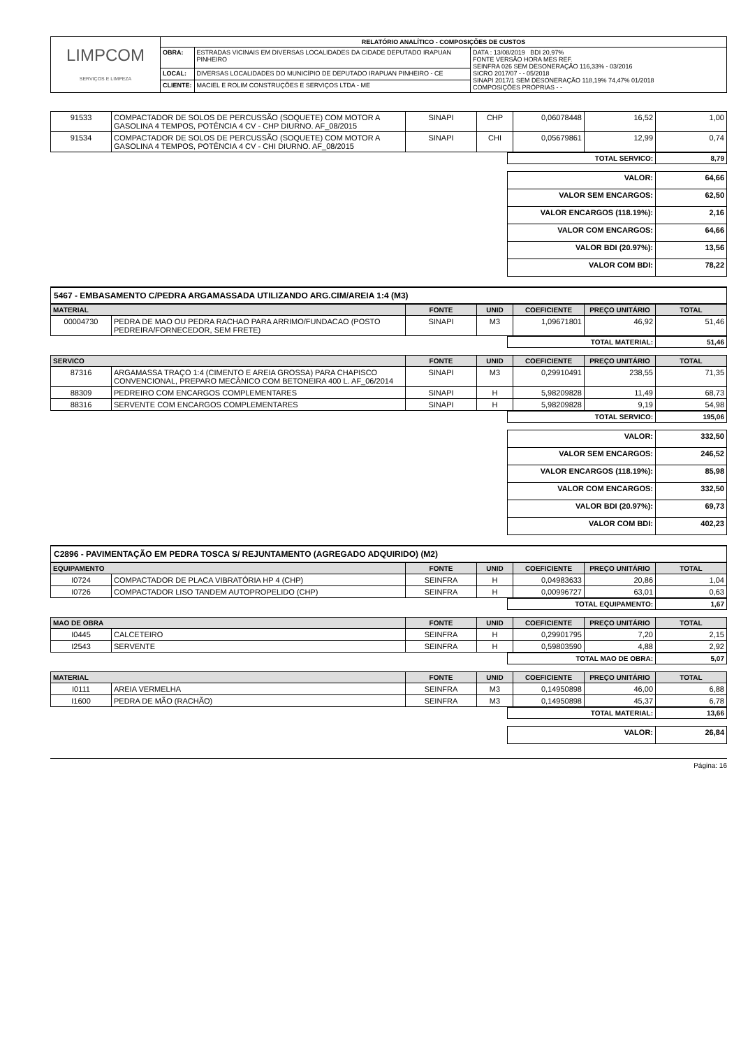| LIMPCOM SERVIÇOS E LIMPEZA | RELATÓRIO ANALÍTICO - COMPOSIÇÕES DE CUSTOS | | |
| | OBRA: | ESTRADAS VICINAIS EM DIVERSAS LOCALIDADES DA CIDADE DEPUTADO IRAPUAN PINHEIRO | DATA : 13/08/2019 BDI 20,97% FONTE VERSÃO HORA MES REF. SEINFRA 026 SEM DESONERAÇÃO 116,33% - 03/2016 SICRO 2017/07 - - 05/2018 SINAPI 2017/1 SEM DESONERAÇÃO 118,19% 74,47% 01/2018 COMPOSIÇÕES PRÓPRIAS - - |
| | LOCAL: | DIVERSAS LOCALIDADES DO MUNICÍPIO DE DEPUTADO IRAPUAN PINHEIRO - CE | |
| | CLIENTE: | MACIEL E ROLIM CONSTRUÇÕES E SERVIÇOS LTDA - ME | |
| 91533 | COMPACTADOR DE SOLOS DE PERCUSSÃO (SOQUETE) COM MOTOR A GASOLINA 4 TEMPOS, POTÊNCIA 4 CV - CHP DIURNO. AF_08/2015 | SINAPI | CHP | 0,06078448 | 16,52 | 1,00 |
| 91534 | COMPACTADOR DE SOLOS DE PERCUSSÃO (SOQUETE) COM MOTOR A GASOLINA 4 TEMPOS, POTÊNCIA 4 CV - CHI DIURNO. AF_08/2015 | SINAPI | CHI | 0,05679861 | 12,99 | 0,74 |
| TOTAL SERVICO: | 8,79 |
| VALOR: | 64,66 |
| VALOR SEM ENCARGOS: | 62,50 |
| VALOR ENCARGOS (118.19%): | 2,16 |
| VALOR COM ENCARGOS: | 64,66 |
| VALOR BDI (20.97%): | 13,56 |
| VALOR COM BDI: | 78,22 |
5467 - EMBASAMENTO C/PEDRA ARGAMASSADA UTILIZANDO ARG.CIM/AREIA 1:4 (M3)
| MATERIAL | | FONTE | UNID | COEFICIENTE | PREÇO UNITÁRIO | TOTAL |
| --- | --- | --- | --- | --- | --- | --- |
| 00004730 | PEDRA DE MAO OU PEDRA RACHAO PARA ARRIMO/FUNDACAO (POSTO PEDREIRA/FORNECEDOR, SEM FRETE) | SINAPI | M3 | 1,09671801 | 46,92 | 51,46 |
| TOTAL MATERIAL: | 51,46 |
| SERVICO | | FONTE | UNID | COEFICIENTE | PREÇO UNITÁRIO | TOTAL |
| --- | --- | --- | --- | --- | --- | --- |
| 87316 | ARGAMASSA TRAÇO 1:4 (CIMENTO E AREIA GROSSA) PARA CHAPISCO CONVENCIONAL, PREPARO MECÂNICO COM BETONEIRA 400 L. AF_06/2014 | SINAPI | M3 | 0,29910491 | 238,55 | 71,35 |
| 88309 | PEDREIRO COM ENCARGOS COMPLEMENTARES | SINAPI | H | 5,98209828 | 11,49 | 68,73 |
| 88316 | SERVENTE COM ENCARGOS COMPLEMENTARES | SINAPI | H | 5,98209828 | 9,19 | 54,98 |
| TOTAL SERVICO: | 195,06 |
| VALOR: | 332,50 |
| VALOR SEM ENCARGOS: | 246,52 |
| VALOR ENCARGOS (118.19%): | 85,98 |
| VALOR COM ENCARGOS: | 332,50 |
| VALOR BDI (20.97%): | 69,73 |
| VALOR COM BDI: | 402,23 |
C2896 - PAVIMENTAÇÃO EM PEDRA TOSCA S/ REJUNTAMENTO (AGREGADO ADQUIRIDO) (M2)
| EQUIPAMENTO | | FONTE | UNID | COEFICIENTE | PREÇO UNITÁRIO | TOTAL |
| --- | --- | --- | --- | --- | --- | --- |
| I0724 | COMPACTADOR DE PLACA VIBRATÓRIA HP 4 (CHP) | SEINFRA | H | 0,04983633 | 20,86 | 1,04 |
| I0726 | COMPACTADOR LISO TANDEM AUTOPROPELIDO (CHP) | SEINFRA | H | 0,00996727 | 63,01 | 0,63 |
| TOTAL EQUIPAMENTO: | 1,67 |
| MAO DE OBRA | | FONTE | UNID | COEFICIENTE | PREÇO UNITÁRIO | TOTAL |
| --- | --- | --- | --- | --- | --- | --- |
| I0445 | CALCETEIRO | SEINFRA | H | 0,29901795 | 7,20 | 2,15 |
| I2543 | SERVENTE | SEINFRA | H | 0,59803590 | 4,88 | 2,92 |
| TOTAL MAO DE OBRA: | 5,07 |
| MATERIAL | | FONTE | UNID | COEFICIENTE | PREÇO UNITÁRIO | TOTAL |
| --- | --- | --- | --- | --- | --- | --- |
| I0111 | AREIA VERMELHA | SEINFRA | M3 | 0,14950898 | 46,00 | 6,88 |
| I1600 | PEDRA DE MÃO (RACHÃO) | SEINFRA | M3 | 0,14950898 | 45,37 | 6,78 |
| TOTAL MATERIAL: | 13,66 |
| VALOR: | 26,84 |
Página: 16